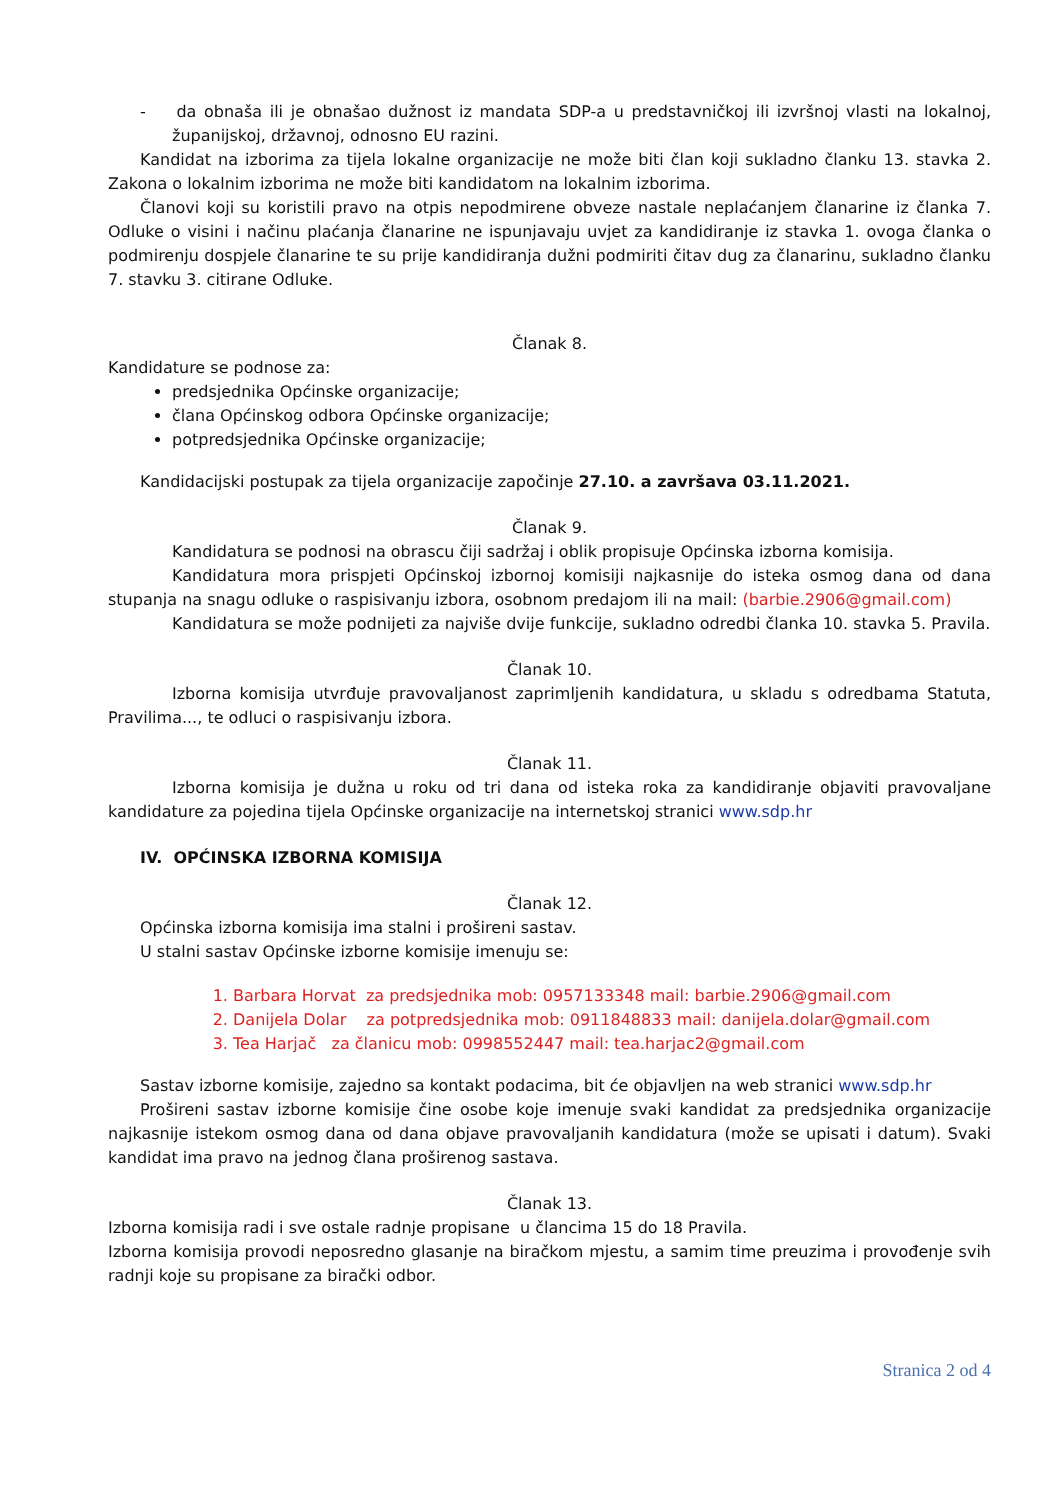- da obnaša ili je obnašao dužnost iz mandata SDP-a u predstavničkoj ili izvršnoj vlasti na lokalnoj, županijskoj, državnoj, odnosno EU razini.
Kandidat na izborima za tijela lokalne organizacije ne može biti član koji sukladno članku 13. stavka 2. Zakona o lokalnim izborima ne može biti kandidatom na lokalnim izborima.
Članovi koji su koristili pravo na otpis nepodmirene obveze nastale neplaćanjem članarine iz članka 7. Odluke o visini i načinu plaćanja članarine ne ispunjavaju uvjet za kandidiranje iz stavka 1. ovoga članka o podmirenju dospjele članarine te su prije kandidiranja dužni podmiriti čitav dug za članarinu, sukladno članku 7. stavku 3. citirane Odluke.
Članak 8.
Kandidature se podnose za:
predsjednika Općinske organizacije;
člana Općinskog odbora Općinske organizacije;
potpredsjednika Općinske organizacije;
Kandidacijski postupak za tijela organizacije započinje 27.10. a završava 03.11.2021.
Članak 9.
Kandidatura se podnosi na obrascu čiji sadržaj i oblik propisuje Općinska izborna komisija.
Kandidatura mora prispjeti Općinskoj izbornoj komisiji najkasnije do isteka osmog dana od dana stupanja na snagu odluke o raspisivanju izbora, osobnom predajom ili na mail: (barbie.2906@gmail.com)
Kandidatura se može podnijeti za najviše dvije funkcije, sukladno odredbi članka 10. stavka 5. Pravila.
Članak 10.
Izborna komisija utvrđuje pravovaljanost zaprimljenih kandidatura, u skladu s odredbama Statuta, Pravilima..., te odluci o raspisivanju izbora.
Članak 11.
Izborna komisija je dužna u roku od tri dana od isteka roka za kandidiranje objaviti pravovaljane kandidature za pojedina tijela Općinske organizacije na internetskoj stranici www.sdp.hr
IV. OPĆINSKA IZBORNA KOMISIJA
Članak 12.
Općinska izborna komisija ima stalni i prošireni sastav.
U stalni sastav Općinske izborne komisije imenuju se:
1. Barbara Horvat za predsjednika mob: 0957133348 mail: barbie.2906@gmail.com
2. Danijela Dolar za potpredsjednika mob: 0911848833 mail: danijela.dolar@gmail.com
3. Tea Harjač za članicu mob: 0998552447 mail: tea.harjac2@gmail.com
Sastav izborne komisije, zajedno sa kontakt podacima, bit će objavljen na web stranici www.sdp.hr
Prošireni sastav izborne komisije čine osobe koje imenuje svaki kandidat za predsjednika organizacije najkasnije istekom osmog dana od dana objave pravovaljanih kandidatura (može se upisati i datum). Svaki kandidat ima pravo na jednog člana proširenog sastava.
Članak 13.
Izborna komisija radi i sve ostale radnje propisane u člancima 15 do 18 Pravila.
Izborna komisija provodi neposredno glasanje na biračkom mjestu, a samim time preuzima i provođenje svih radnji koje su propisane za birački odbor.
Stranica 2 od 4